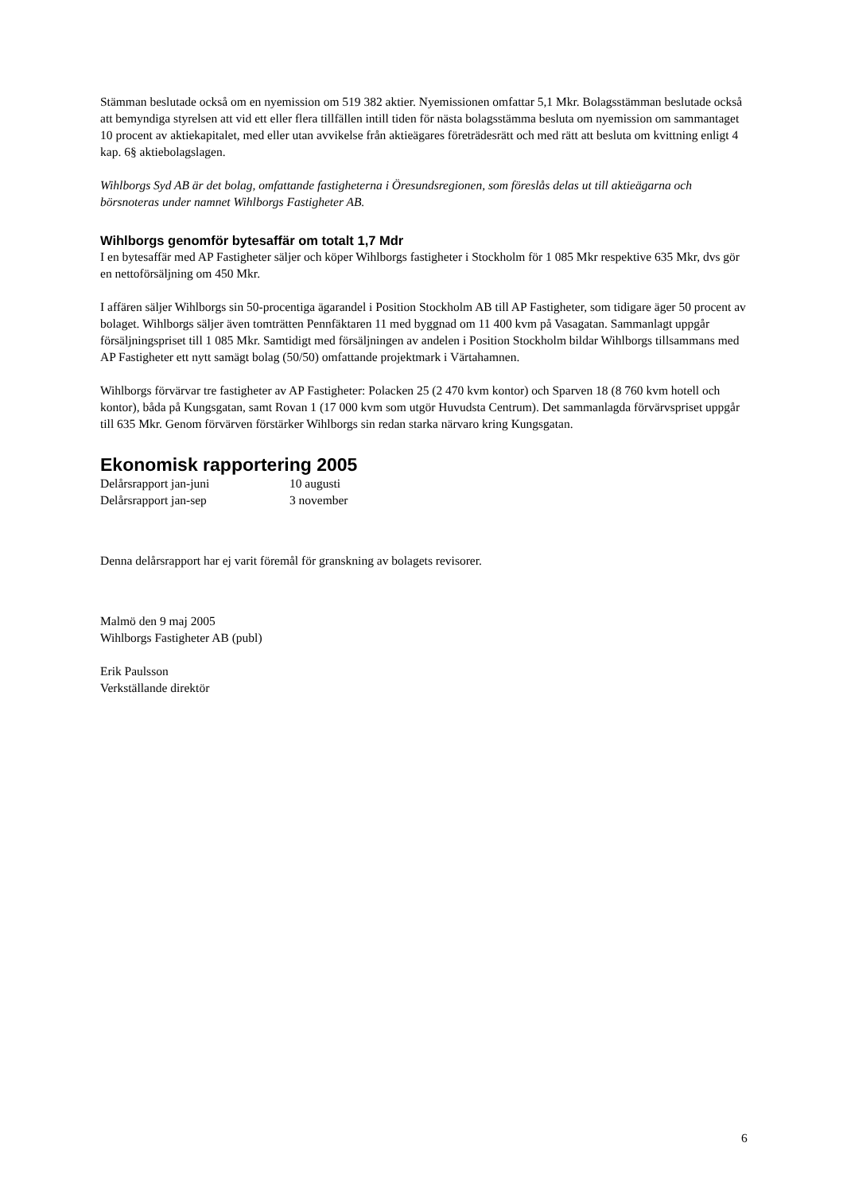Stämman beslutade också om en nyemission om 519 382 aktier. Nyemissionen omfattar 5,1 Mkr. Bolagsstämman beslutade också att bemyndiga styrelsen att vid ett eller flera tillfällen intill tiden för nästa bolagsstämma besluta om nyemission om sammantaget 10 procent av aktiekapitalet, med eller utan avvikelse från aktieägares företrädesrätt och med rätt att besluta om kvittning enligt 4 kap. 6§ aktiebolagslagen.
Wihlborgs Syd AB är det bolag, omfattande fastigheterna i Öresundsregionen, som föreslås delas ut till aktieägarna och börsnoteras under namnet Wihlborgs Fastigheter AB.
Wihlborgs genomför bytesaffär om totalt 1,7 Mdr
I en bytesaffär med AP Fastigheter säljer och köper Wihlborgs fastigheter i Stockholm för 1 085 Mkr respektive 635 Mkr, dvs gör en nettoförsäljning om 450 Mkr.
I affären säljer Wihlborgs sin 50-procentiga ägarandel i Position Stockholm AB till AP Fastigheter, som tidigare äger 50 procent av bolaget. Wihlborgs säljer även tomträtten Pennfäktaren 11 med byggnad om 11 400 kvm på Vasagatan. Sammanlagt uppgår försäljningspriset till 1 085 Mkr. Samtidigt med försäljningen av andelen i Position Stockholm bildar Wihlborgs tillsammans med AP Fastigheter ett nytt samägt bolag (50/50) omfattande projektmark i Värtahamnen.
Wihlborgs förvärvar tre fastigheter av AP Fastigheter: Polacken 25 (2 470 kvm kontor) och Sparven 18 (8 760 kvm hotell och kontor), båda på Kungsgatan, samt Rovan 1 (17 000 kvm som utgör Huvudsta Centrum). Det sammanlagda förvärvspriset uppgår till 635 Mkr. Genom förvärven förstärker Wihlborgs sin redan starka närvaro kring Kungsgatan.
Ekonomisk rapportering 2005
Delårsrapport jan-juni 10 augusti
Delårsrapport jan-sep 3 november
Denna delårsrapport har ej varit föremål för granskning av bolagets revisorer.
Malmö den 9 maj 2005
Wihlborgs Fastigheter AB (publ)
Erik Paulsson
Verkställande direktör
6